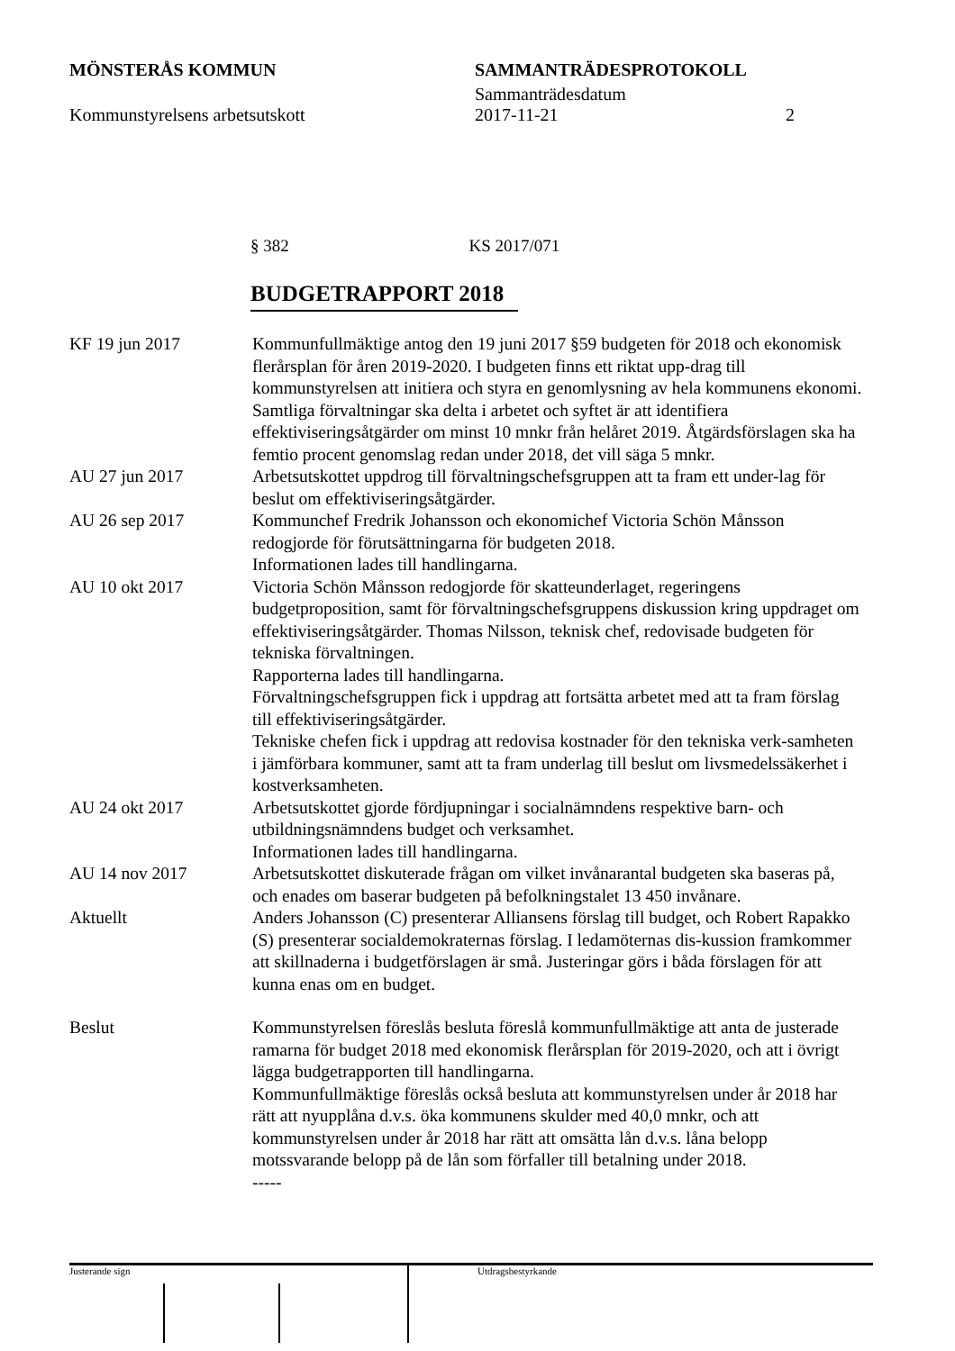MÖNSTERÅS KOMMUN SAMMANTRÄDESPROTOKOLL
Sammanträdesdatum
Kommunstyrelsens arbetsutskott 2017-11-21 2
§ 382 KS 2017/071
BUDGETRAPPORT 2018
KF 19 jun 2017 Kommunfullmäktige antog den 19 juni 2017 §59 budgeten för 2018 och ekonomisk flerårsplan för åren 2019-2020. I budgeten finns ett riktat upp-drag till kommunstyrelsen att initiera och styra en genomlysning av hela kommunens ekonomi. Samtliga förvaltningar ska delta i arbetet och syftet är att identifiera effektiviseringsåtgärder om minst 10 mnkr från helåret 2019. Åtgärdsförslagen ska ha femtio procent genomslag redan under 2018, det vill säga 5 mnkr.
AU 27 jun 2017 Arbetsutskottet uppdrog till förvaltningschefsgruppen att ta fram ett under-lag för beslut om effektiviseringsåtgärder.
AU 26 sep 2017 Kommunchef Fredrik Johansson och ekonomichef Victoria Schön Månsson redogjorde för förutsättningarna för budgeten 2018.
Informationen lades till handlingarna.
AU 10 okt 2017 Victoria Schön Månsson redogjorde för skatteunderlaget, regeringens budgetproposition, samt för förvaltningschefsgruppens diskussion kring uppdraget om effektiviseringsåtgärder. Thomas Nilsson, teknisk chef, redovisade budgeten för tekniska förvaltningen.
Rapporterna lades till handlingarna.
Förvaltningschefsgruppen fick i uppdrag att fortsätta arbetet med att ta fram förslag till effektiviseringsåtgärder.
Tekniske chefen fick i uppdrag att redovisa kostnader för den tekniska verk-samheten i jämförbara kommuner, samt att ta fram underlag till beslut om livsmedelssäkerhet i kostverksamheten.
AU 24 okt 2017 Arbetsutskottet gjorde fördjupningar i socialnämndens respektive barn- och utbildningsnämndens budget och verksamhet.
Informationen lades till handlingarna.
AU 14 nov 2017 Arbetsutskottet diskuterade frågan om vilket invånarantal budgeten ska baseras på, och enades om baserar budgeten på befolkningstalet 13 450 invånare.
Aktuellt Anders Johansson (C) presenterar Alliansens förslag till budget, och Robert Rapakko (S) presenterar socialdemokraternas förslag. I ledamöternas dis-kussion framkommer att skillnaderna i budgetförslagen är små. Justeringar görs i båda förslagen för att kunna enas om en budget.
Beslut Kommunstyrelsen föreslås besluta föreslå kommunfullmäktige att anta de justerade ramarna för budget 2018 med ekonomisk flerårsplan för 2019-2020, och att i övrigt lägga budgetrapporten till handlingarna.
Kommunfullmäktige föreslås också besluta att kommunstyrelsen under år 2018 har rätt att nyupplåna d.v.s. öka kommunens skulder med 40,0 mnkr, och att kommunstyrelsen under år 2018 har rätt att omsätta lån d.v.s. låna belopp motssvarande belopp på de lån som förfaller till betalning under 2018.
-----
Justerande sign Utdragsbestyrkande